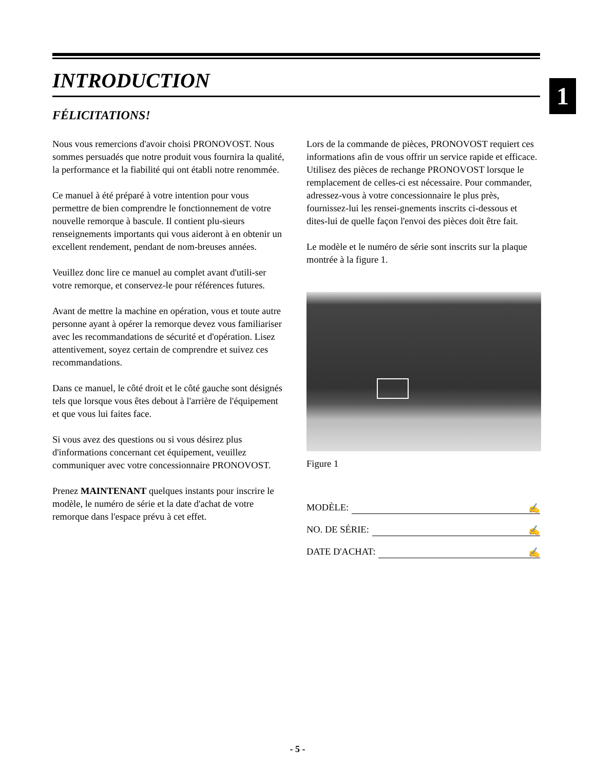1
INTRODUCTION
FÉLICITATIONS!
Nous vous remercions d'avoir choisi PRONOVOST. Nous sommes persuadés que notre produit vous fournira la qualité, la performance et la fiabilité qui ont établi notre renommée.
Ce manuel à été préparé à votre intention pour vous permettre de bien comprendre le fonctionnement de votre nouvelle remorque à bascule. Il contient plu-sieurs renseignements importants qui vous aideront à en obtenir un excellent rendement, pendant de nom-breuses années.
Veuillez donc lire ce manuel au complet avant d'utili-ser votre remorque, et conservez-le pour références futures.
Avant de mettre la machine en opération, vous et toute autre personne ayant à opérer la remorque devez vous familiariser avec les recommandations de sécurité et d'opération. Lisez attentivement, soyez certain de comprendre et suivez ces recommandations.
Dans ce manuel, le côté droit et le côté gauche sont désignés tels que lorsque vous êtes debout à l'arrière de l'équipement et que vous lui faites face.
Si vous avez des questions ou si vous désirez plus d'informations concernant cet équipement, veuillez communiquer avec votre concessionnaire PRONOVOST.
Prenez MAINTENANT quelques instants pour inscrire le modèle, le numéro de série et la date d'achat de votre remorque dans l'espace prévu à cet effet.
Lors de la commande de pièces, PRONOVOST requiert ces informations afin de vous offrir un service rapide et efficace. Utilisez des pièces de rechange PRONOVOST lorsque le remplacement de celles-ci est nécessaire. Pour commander, adressez-vous à votre concessionnaire le plus près, fournissez-lui les rensei-gnements inscrits ci-dessous et dites-lui de quelle façon l'envoi des pièces doit être fait.
Le modèle et le numéro de série sont inscrits sur la plaque montrée à la figure 1.
Figure 1
MODÈLE: ✍
NO. DE SÉRIE: ✍
DATE D'ACHAT: ✍
- 5 -